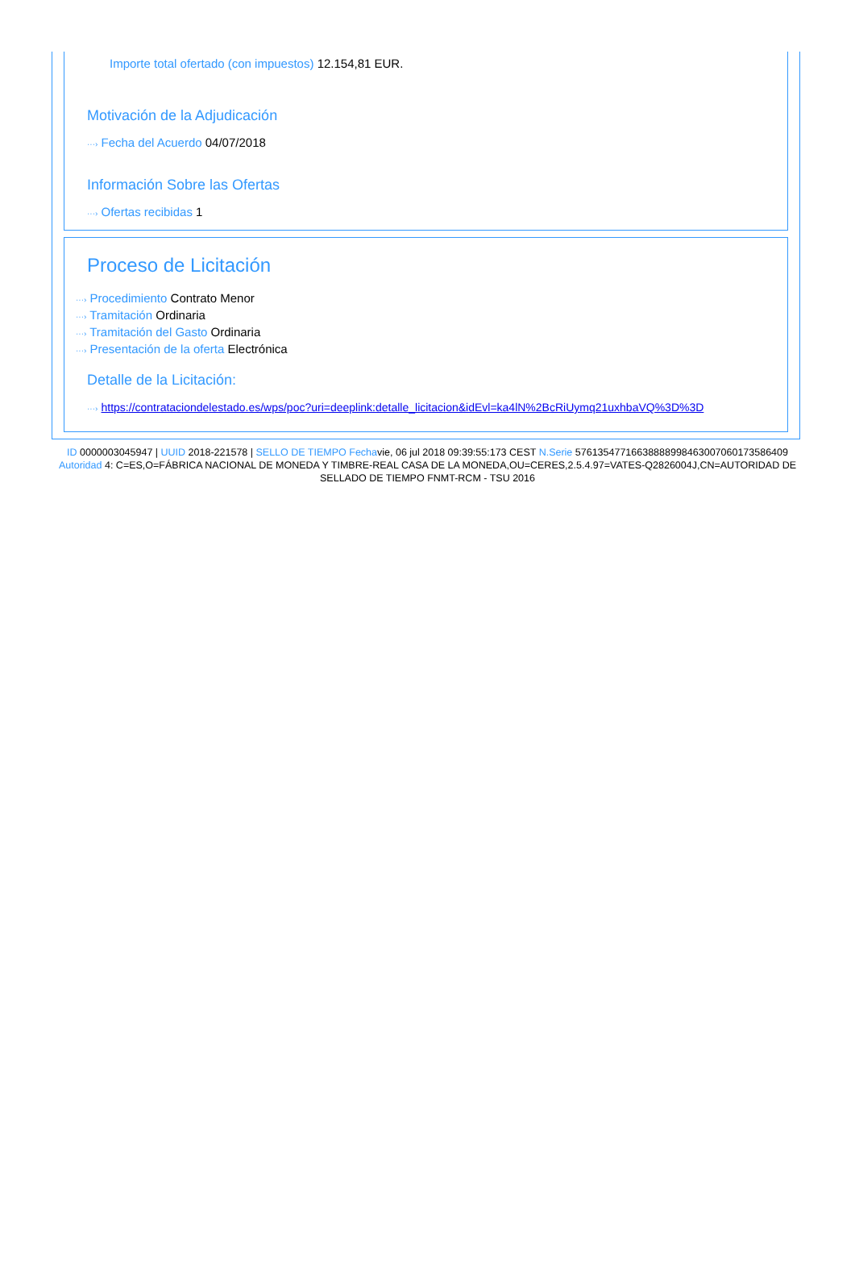Importe total ofertado (con impuestos) 12.154,81 EUR.
Motivación de la Adjudicación
···› Fecha del Acuerdo 04/07/2018
Información Sobre las Ofertas
···› Ofertas recibidas 1
Proceso de Licitación
···› Procedimiento Contrato Menor
···› Tramitación Ordinaria
···› Tramitación del Gasto Ordinaria
···› Presentación de la oferta Electrónica
Detalle de la Licitación:
···› https://contrataciondelestado.es/wps/poc?uri=deeplink:detalle_licitacion&idEvl=ka4lN%2BcRiUymq21uxhbaVQ%3D%3D
ID 0000003045947 | UUID 2018-221578 | SELLO DE TIEMPO Fechavie, 06 jul 2018 09:39:55:173 CEST N.Serie 576135477166388889984630070601735864​09 Autoridad 4: C=ES,O=FÁBRICA NACIONAL DE MONEDA Y TIMBRE-REAL CASA DE LA MONEDA,OU=CERES,2.5.4.97=VATES-Q2826004J,CN=AUTORIDAD DE SELLADO DE TIEMPO FNMT-RCM - TSU 2016